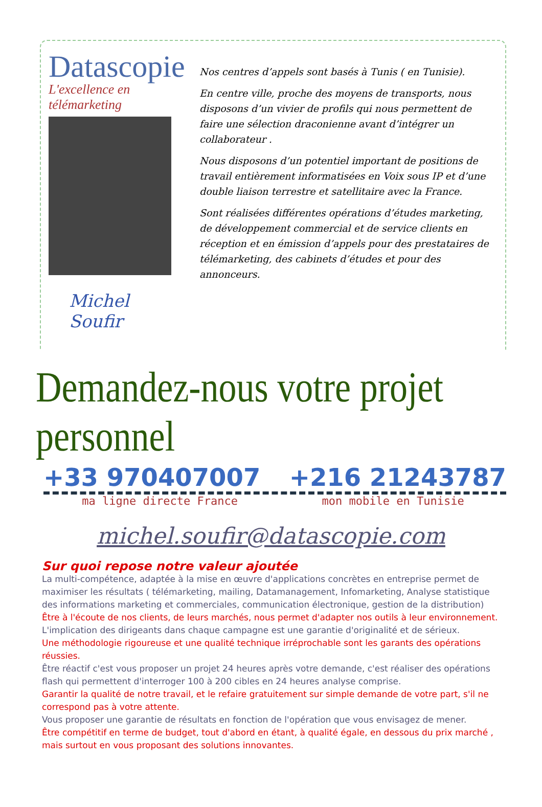Datascopie
L'excellence en télémarketing
Michel Soufir
Nos centres d’appels sont basés à Tunis ( en Tunisie).
En centre ville, proche des moyens de transports, nous disposons d’un vivier de profils qui nous permettent de faire une sélection draconienne avant d’intégrer un collaborateur .
Nous disposons d’un potentiel important de positions de travail entièrement informatisées en Voix sous IP et d’une double liaison terrestre et satellitaire avec la France.
Sont réalisées différentes opérations d’études marketing, de développement commercial et de service clients en réception et en émission d’appels pour des prestataires de télémarketing, des cabinets d’études et pour des annonceurs.
Demandez-nous votre projet personnel
+33 970407007 +216 21243787
ma ligne directe France mon mobile en Tunisie
michel.soufir@datascopie.com
Sur quoi repose notre valeur ajoutée
La multi-compétence, adaptée à la mise en œuvre d'applications concrètes en entreprise permet de maximiser les résultats ( télémarketing, mailing, Datamanagement, Infomarketing, Analyse statistique des informations marketing et commerciales, communication électronique, gestion de la distribution)
Être à l'écoute de nos clients, de leurs marchés, nous permet d'adapter nos outils à leur environnement.
L'implication des dirigeants dans chaque campagne est une garantie d'originalité et de sérieux.
Une méthodologie rigoureuse et une qualité technique irréprochable sont les garants des opérations réussies.
Être réactif c'est vous proposer un projet 24 heures après votre demande, c'est réaliser des opérations flash qui permettent d'interroger 100 à 200 cibles en 24 heures analyse comprise.
Garantir la qualité de notre travail, et le refaire gratuitement sur simple demande de votre part, s'il ne correspond pas à votre attente.
Vous proposer une garantie de résultats en fonction de l'opération que vous envisagez de mener.
Être compétitif en terme de budget, tout d'abord en étant, à qualité égale, en dessous du prix marché , mais surtout en vous proposant des solutions innovantes.